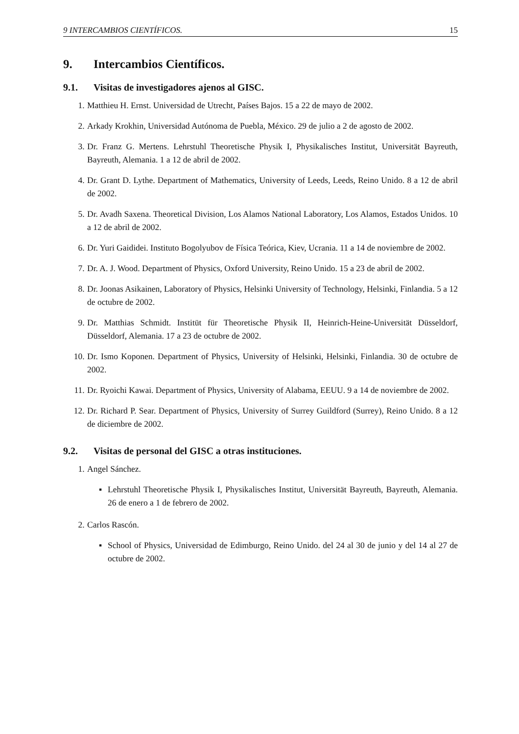9 INTERCAMBIOS CIENTÍFICOS. 15
9. Intercambios Científicos.
9.1. Visitas de investigadores ajenos al GISC.
1. Matthieu H. Ernst. Universidad de Utrecht, Países Bajos. 15 a 22 de mayo de 2002.
2. Arkady Krokhin, Universidad Autónoma de Puebla, México. 29 de julio a 2 de agosto de 2002.
3. Dr. Franz G. Mertens. Lehrstuhl Theoretische Physik I, Physikalisches Institut, Universität Bayreuth, Bayreuth, Alemania. 1 a 12 de abril de 2002.
4. Dr. Grant D. Lythe. Department of Mathematics, University of Leeds, Leeds, Reino Unido. 8 a 12 de abril de 2002.
5. Dr. Avadh Saxena. Theoretical Division, Los Alamos National Laboratory, Los Alamos, Estados Unidos. 10 a 12 de abril de 2002.
6. Dr. Yuri Gaididei. Instituto Bogolyubov de Física Teórica, Kiev, Ucrania. 11 a 14 de noviembre de 2002.
7. Dr. A. J. Wood. Department of Physics, Oxford University, Reino Unido. 15 a 23 de abril de 2002.
8. Dr. Joonas Asikainen, Laboratory of Physics, Helsinki University of Technology, Helsinki, Finlandia. 5 a 12 de octubre de 2002.
9. Dr. Matthias Schmidt. Institüt für Theoretische Physik II, Heinrich-Heine-Universität Düsseldorf, Düsseldorf, Alemania. 17 a 23 de octubre de 2002.
10. Dr. Ismo Koponen. Department of Physics, University of Helsinki, Helsinki, Finlandia. 30 de octubre de 2002.
11. Dr. Ryoichi Kawai. Department of Physics, University of Alabama, EEUU. 9 a 14 de noviembre de 2002.
12. Dr. Richard P. Sear. Department of Physics, University of Surrey Guildford (Surrey), Reino Unido. 8 a 12 de diciembre de 2002.
9.2. Visitas de personal del GISC a otras instituciones.
1. Angel Sánchez.
▪ Lehrstuhl Theoretische Physik I, Physikalisches Institut, Universität Bayreuth, Bayreuth, Alemania. 26 de enero a 1 de febrero de 2002.
2. Carlos Rascón.
▪ School of Physics, Universidad de Edimburgo, Reino Unido. del 24 al 30 de junio y del 14 al 27 de octubre de 2002.